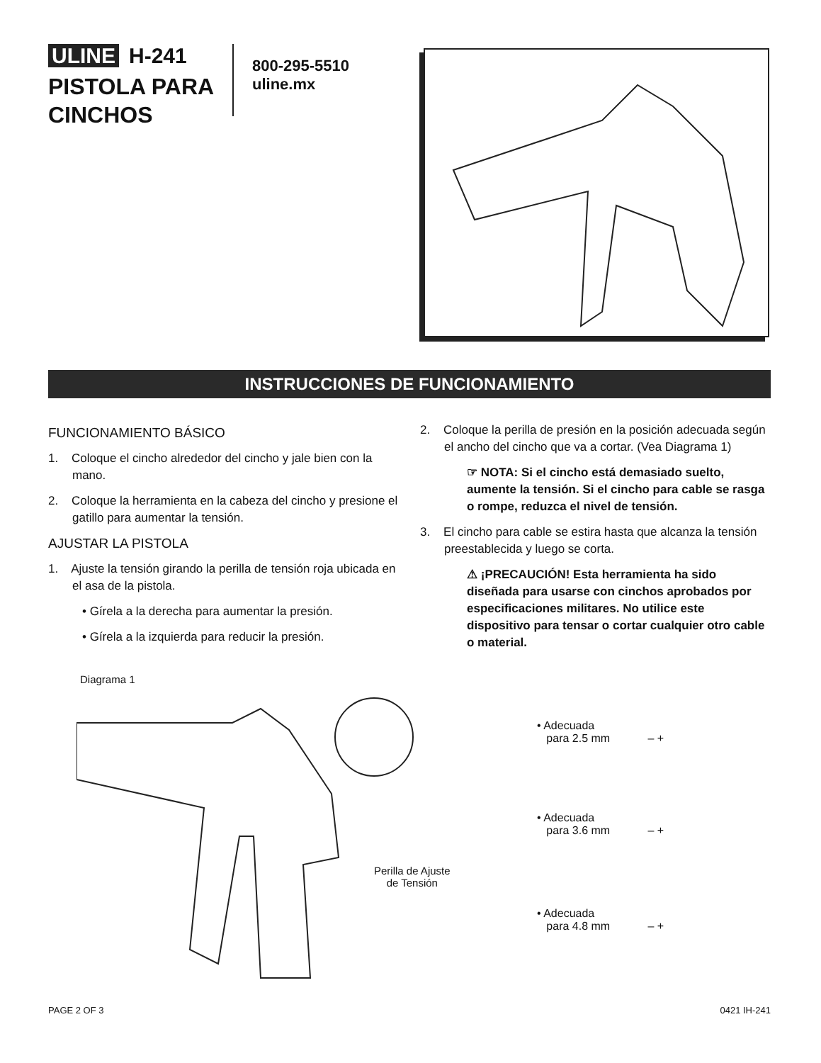ULINE H-241
PISTOLA PARA
CINCHOS
800-295-5510
uline.mx
INSTRUCCIONES DE FUNCIONAMIENTO
FUNCIONAMIENTO BÁSICO
1. Coloque el cincho alrededor del cincho y jale bien con la mano.
2. Coloque la herramienta en la cabeza del cincho y presione el gatillo para aumentar la tensión.
AJUSTAR LA PISTOLA
1. Ajuste la tensión girando la perilla de tensión roja ubicada en el asa de la pistola.
• Gírela a la derecha para aumentar la presión.
• Gírela a la izquierda para reducir la presión.
2. Coloque la perilla de presión en la posición adecuada según el ancho del cincho que va a cortar. (Vea Diagrama 1)
☞ NOTA: Si el cincho está demasiado suelto, aumente la tensión. Si el cincho para cable se rasga o rompe, reduzca el nivel de tensión.
3. El cincho para cable se estira hasta que alcanza la tensión preestablecida y luego se corta.
⚠ ¡PRECAUCIÓN! Esta herramienta ha sido diseñada para usarse con cinchos aprobados por especificaciones militares. No utilice este dispositivo para tensar o cortar cualquier otro cable o material.
Diagrama 1
Perilla de Ajuste
de Tensión
• Adecuada
para 2.5 mm – +
• Adecuada
para 3.6 mm – +
• Adecuada
para 4.8 mm – +
PAGE 2 OF 3 0421 IH-241